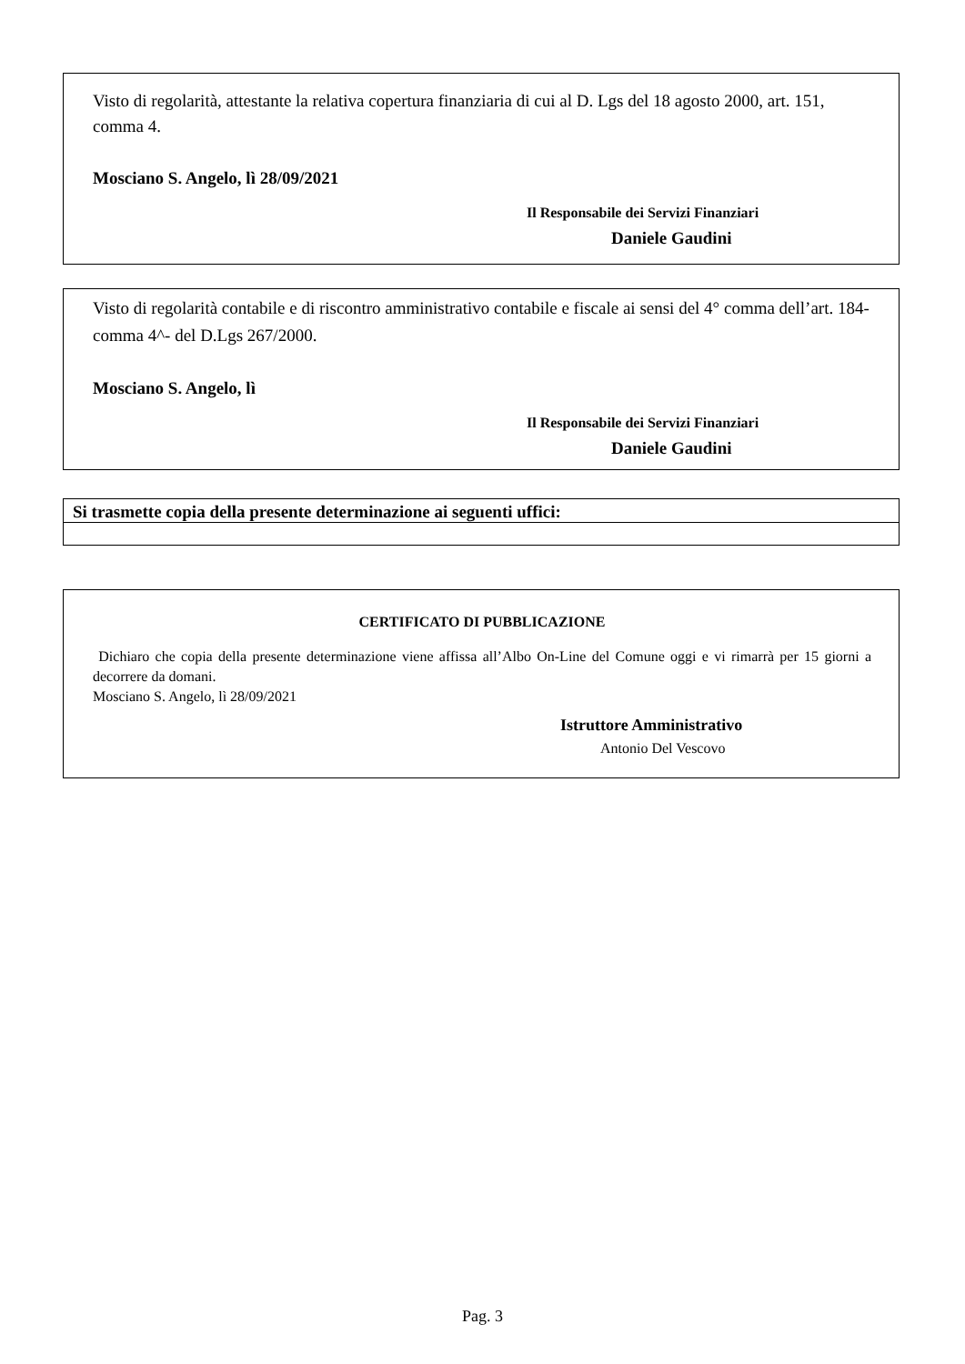Visto di regolarità, attestante la relativa copertura finanziaria di cui al D. Lgs del 18 agosto 2000, art. 151, comma 4.
Mosciano S. Angelo, lì 28/09/2021
Il Responsabile dei Servizi Finanziari
Daniele Gaudini
Visto di regolarità contabile e di riscontro amministrativo contabile e fiscale ai sensi del 4° comma dell’art. 184- comma 4^- del D.Lgs 267/2000.
Mosciano S. Angelo, lì
Il Responsabile dei Servizi Finanziari
Daniele Gaudini
Si trasmette copia della presente determinazione ai seguenti uffici:
CERTIFICATO DI PUBBLICAZIONE
Dichiaro che copia della presente determinazione viene affissa all’Albo On-Line del Comune oggi e vi rimarrà per 15 giorni a decorrere da domani.
Mosciano S. Angelo, lì 28/09/2021
Istruttore Amministrativo
Antonio Del Vescovo
Pag. 3